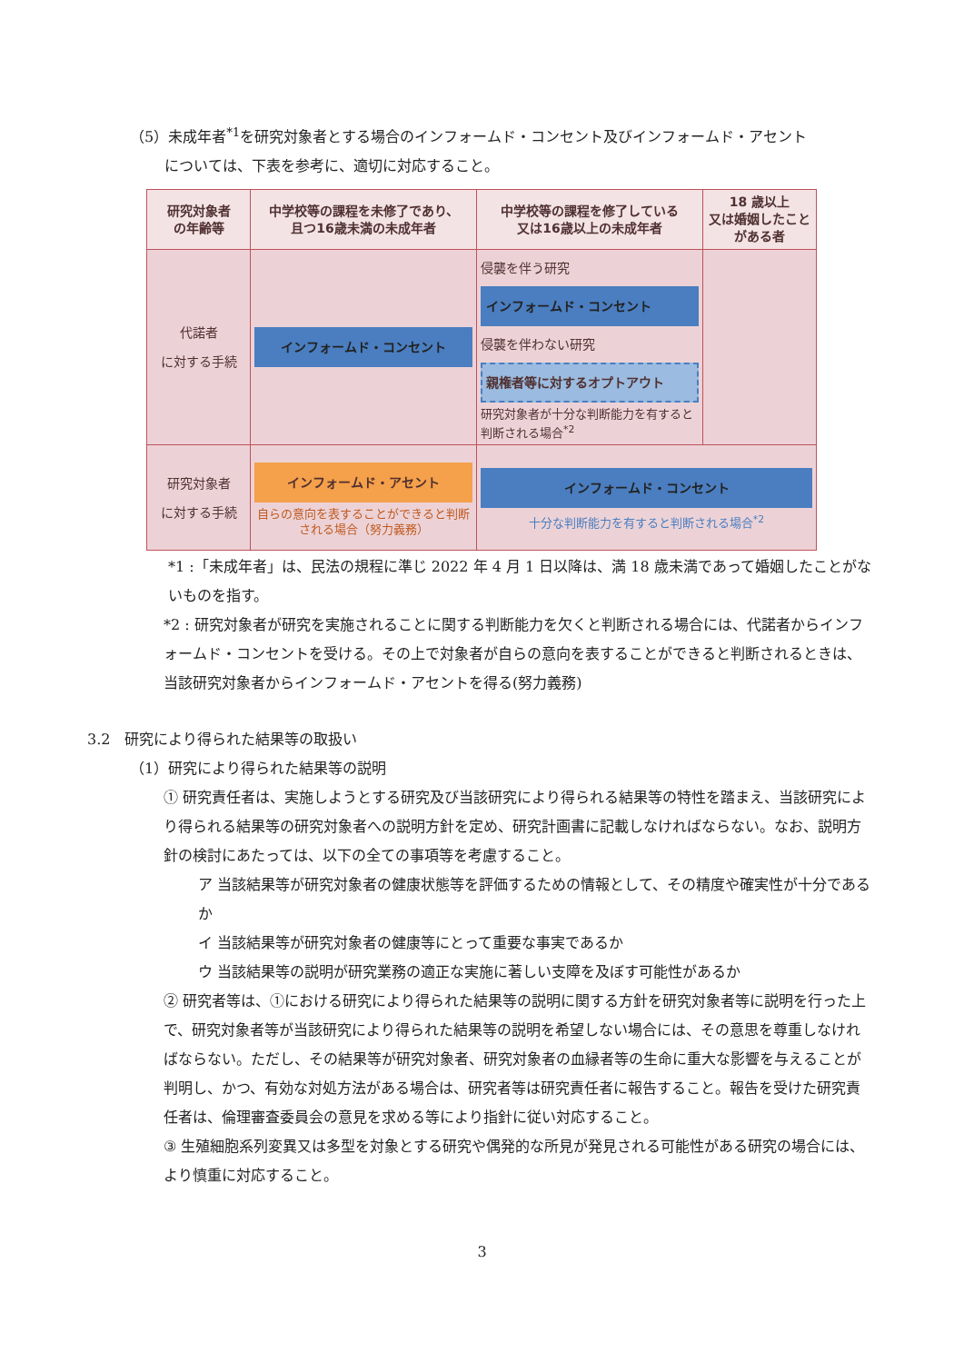（5）未成年者<sup>*1</sup>を研究対象者とする場合のインフォームド・コンセント及びインフォームド・アセント
については、下表を参考に、適切に対応すること。
| 研究対象者 の年齢等 | 中学校等の課程を未修了であり、 且つ16歳未満の未成年者 | 中学校等の課程を修了している 又は16歳以上の未成年者 | 18 歳以上 又は婚姻したことがある者 |
| --- | --- | --- | --- |
| 代諾者 に対する手続 | インフォームド・コンセント | 侵襲を伴う研究 インフォームド・コンセント 侵襲を伴わない研究 親権者等に対するオプトアウト 研究対象者が十分な判断能力を有すると判断される場合<sup>*2</sup> | |
| 研究対象者 に対する手続 | インフォームド・アセント 自らの意向を表することができると判断される場合（努力義務） | インフォームド・コンセント 十分な判断能力を有すると判断される場合<sup>*2</sup> | |
*1 :「未成年者」は、民法の規程に準じ 2022 年 4 月 1 日以降は、満 18 歳未満であって婚姻したことがないものを指す。
*2 : 研究対象者が研究を実施されることに関する判断能力を欠くと判断される場合には、代諾者からインフォームド・コンセントを受ける。その上で対象者が自らの意向を表することができると判断されるときは、当該研究対象者からインフォームド・アセントを得る(努力義務)
3.2　研究により得られた結果等の取扱い
（1）研究により得られた結果等の説明
① 研究責任者は、実施しようとする研究及び当該研究により得られる結果等の特性を踏まえ、当該研究により得られる結果等の研究対象者への説明方針を定め、研究計画書に記載しなければならない。なお、説明方針の検討にあたっては、以下の全ての事項等を考慮すること。
ア 当該結果等が研究対象者の健康状態等を評価するための情報として、その精度や確実性が十分であるか
イ 当該結果等が研究対象者の健康等にとって重要な事実であるか
ウ 当該結果等の説明が研究業務の適正な実施に著しい支障を及ぼす可能性があるか
② 研究者等は、①における研究により得られた結果等の説明に関する方針を研究対象者等に説明を行った上で、研究対象者等が当該研究により得られた結果等の説明を希望しない場合には、その意思を尊重しなければならない。ただし、その結果等が研究対象者、研究対象者の血縁者等の生命に重大な影響を与えることが判明し、かつ、有効な対処方法がある場合は、研究者等は研究責任者に報告すること。報告を受けた研究責任者は、倫理審査委員会の意見を求める等により指針に従い対応すること。
③ 生殖細胞系列変異又は多型を対象とする研究や偶発的な所見が発見される可能性がある研究の場合には、より慎重に対応すること。
3